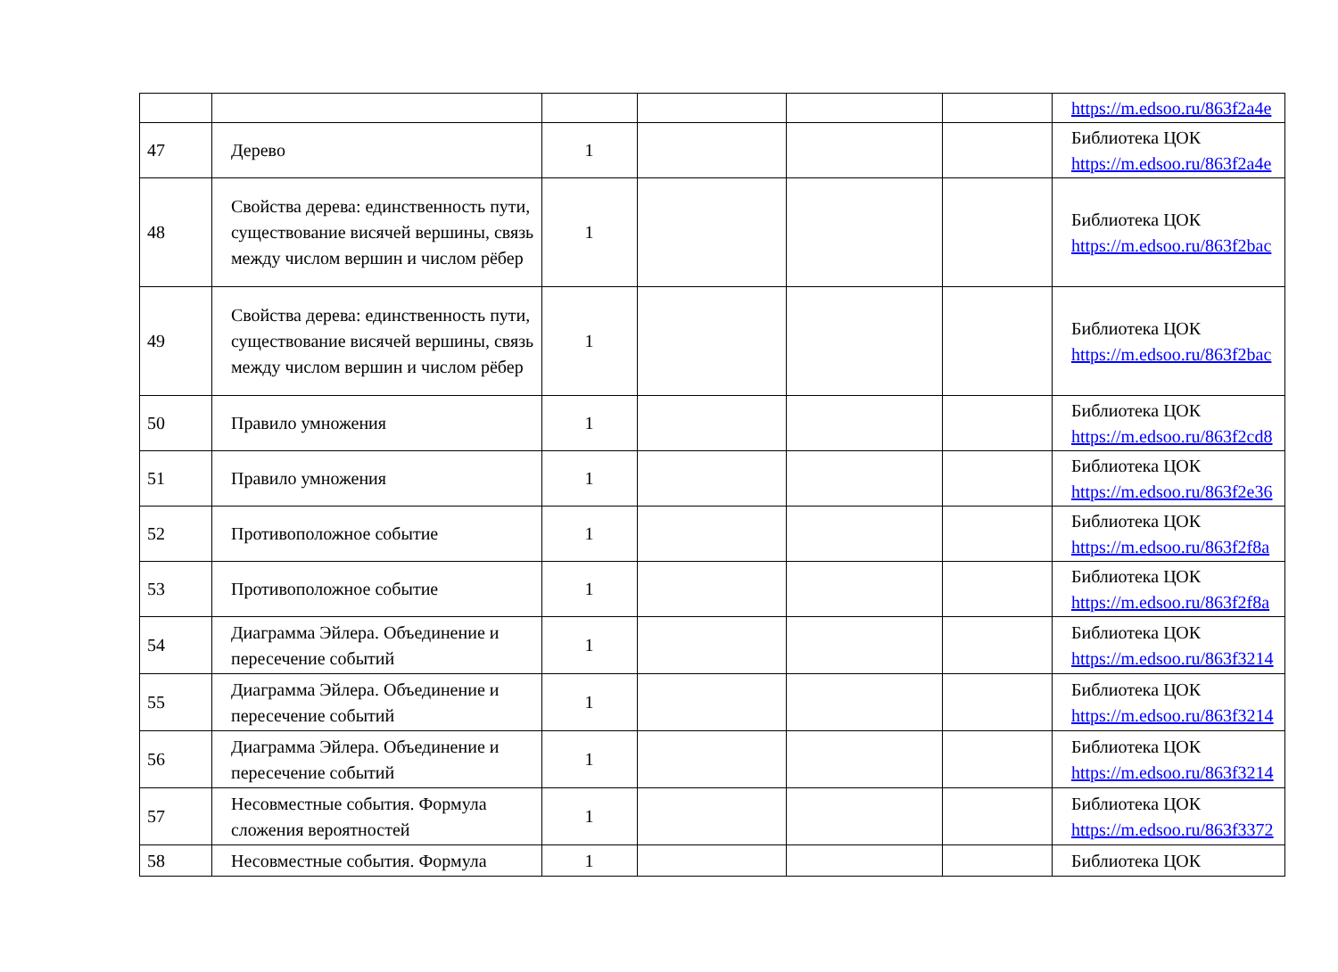| | | | | | | https://m.edsoo.ru/863f2a4e |
| 47 | Дерево | 1 | | | | Библиотека ЦОК https://m.edsoo.ru/863f2a4e |
| 48 | Свойства дерева: единственность пути, существование висячей вершины, связь между числом вершин и числом рёбер | 1 | | | | Библиотека ЦОК https://m.edsoo.ru/863f2bac |
| 49 | Свойства дерева: единственность пути, существование висячей вершины, связь между числом вершин и числом рёбер | 1 | | | | Библиотека ЦОК https://m.edsoo.ru/863f2bac |
| 50 | Правило умножения | 1 | | | | Библиотека ЦОК https://m.edsoo.ru/863f2cd8 |
| 51 | Правило умножения | 1 | | | | Библиотека ЦОК https://m.edsoo.ru/863f2e36 |
| 52 | Противоположное событие | 1 | | | | Библиотека ЦОК https://m.edsoo.ru/863f2f8a |
| 53 | Противоположное событие | 1 | | | | Библиотека ЦОК https://m.edsoo.ru/863f2f8a |
| 54 | Диаграмма Эйлера. Объединение и пересечение событий | 1 | | | | Библиотека ЦОК https://m.edsoo.ru/863f3214 |
| 55 | Диаграмма Эйлера. Объединение и пересечение событий | 1 | | | | Библиотека ЦОК https://m.edsoo.ru/863f3214 |
| 56 | Диаграмма Эйлера. Объединение и пересечение событий | 1 | | | | Библиотека ЦОК https://m.edsoo.ru/863f3214 |
| 57 | Несовместные события. Формула сложения вероятностей | 1 | | | | Библиотека ЦОК https://m.edsoo.ru/863f3372 |
| 58 | Несовместные события. Формула | 1 | | | | Библиотека ЦОК |